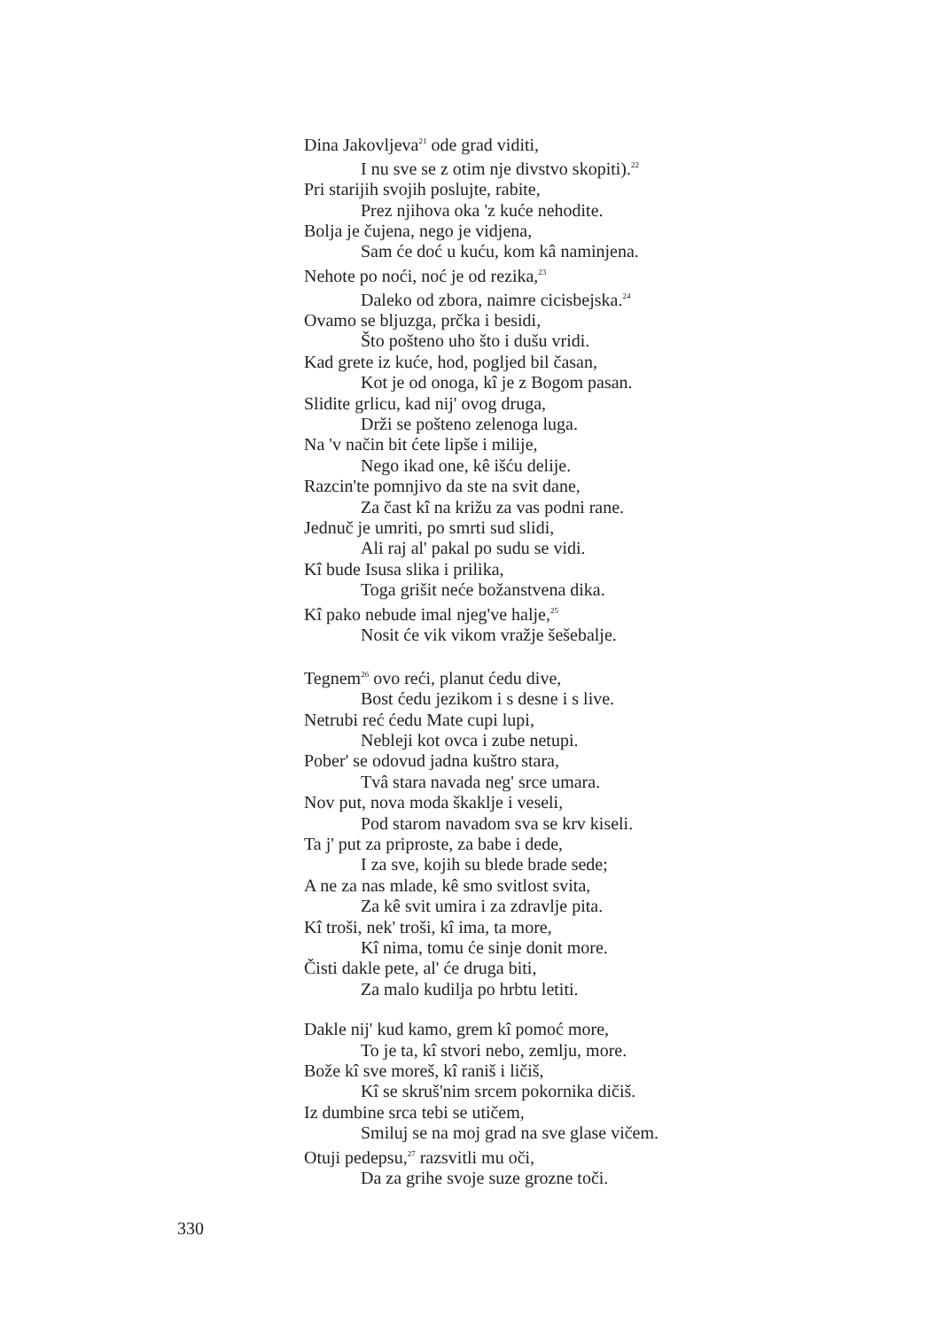Dina Jakovljeva<sup>21</sup> ode grad viditi,
I nu sve se z otim nje divstvo skopiti).<sup>22</sup>
Pri starijih svojih poslujte, rabite,
Prez njihova oka 'z kuće nehodite.
Bolja je čujena, nego je vidjena,
Sam će doć u kuću, kom kâ naminjena.
Nehote po noći, noć je od rezika,<sup>23</sup>
Daleko od zbora, naimre cicisbejska.<sup>24</sup>
Ovamo se bljuzga, prčka i besidi,
Što pošteno uho što i dušu vridi.
Kad grete iz kuće, hod, pogljed bil časan,
Kot je od onoga, kî je z Bogom pasan.
Slidite grlicu, kad nij' ovog druga,
Drži se pošteno zelenoga luga.
Na 'v način bit ćete lipše i milije,
Nego ikad one, kê išću delije.
Razcin'te pomnjivo da ste na svit dane,
Za čast kî na križu za vas podni rane.
Jednuč je umriti, po smrti sud slidi,
Ali raj al' pakal po sudu se vidi.
Kî bude Isusa slika i prilika,
Toga grišit neće božanstvena dika.
Kî pako nebude imal njeg've halje,<sup>25</sup>
Nosit će vik vikom vražje šešebalje.
Tegnem<sup>26</sup> ovo reći, planut ćedu dive,
Bost ćedu jezikom i s desne i s live.
Netrubi reć ćedu Mate cupi lupi,
Nebleji kot ovca i zube netupi.
Pober' se odovud jadna kuštro stara,
Tvâ stara navada neg' srce umara.
Nov put, nova moda škaklje i veseli,
Pod starom navadom sva se krv kiseli.
Ta j' put za priproste, za babe i dede,
I za sve, kojih su blede brade sede;
A ne za nas mlade, kê smo svitlost svita,
Za kê svit umira i za zdravlje pita.
Kî troši, nek' troši, kî ima, ta more,
Kî nima, tomu će sinje donit more.
Čisti dakle pete, al' će druga biti,
Za malo kudilja po hrbtu letiti.
Dakle nij' kud kamo, grem kî pomoć more,
To je ta, kî stvori nebo, zemlju, more.
Bože kî sve moreš, kî raniš i ličiš,
Kî se skruš'nim srcem pokornika dičiš.
Iz dumbine srca tebi se utičem,
Smiluj se na moj grad na sve glase vičem.
Otuji pedepsu,<sup>27</sup> razsvitli mu oči,
Da za grihe svoje suze grozne toči.
330